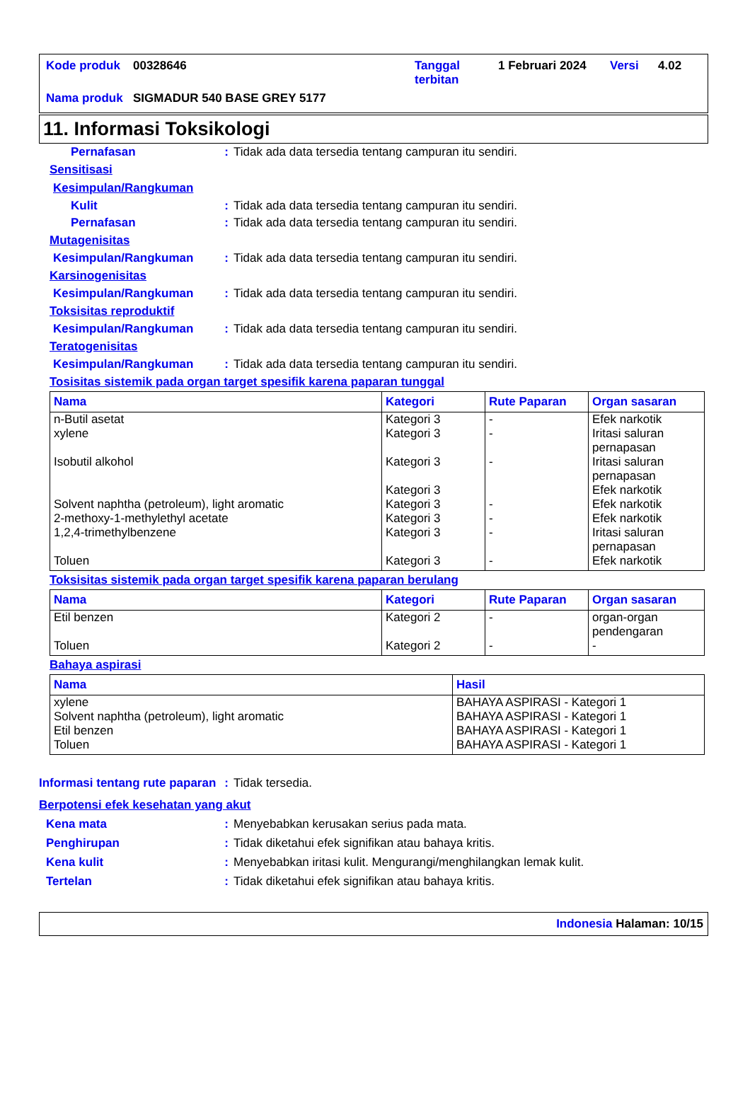| Kode produk | 00328646 | Tanggal terbitan | 1 Februari 2024 | Versi | 4.02 |
| Nama produk | SIGMADUR 540 BASE GREY 5177 | | | | |
11. Informasi Toksikologi
Pernafasan: Tidak ada data tersedia tentang campuran itu sendiri.
Sensitisasi
Kesimpulan/Rangkuman
Kulit: Tidak ada data tersedia tentang campuran itu sendiri.
Pernafasan: Tidak ada data tersedia tentang campuran itu sendiri.
Mutagenisitas
Kesimpulan/Rangkuman: Tidak ada data tersedia tentang campuran itu sendiri.
Karsinogenisitas
Kesimpulan/Rangkuman: Tidak ada data tersedia tentang campuran itu sendiri.
Toksisitas reproduktif
Kesimpulan/Rangkuman: Tidak ada data tersedia tentang campuran itu sendiri.
Teratogenisitas
Kesimpulan/Rangkuman: Tidak ada data tersedia tentang campuran itu sendiri.
Tosisitas sistemik pada organ target spesifik karena paparan tunggal
| Nama | Kategori | Rute Paparan | Organ sasaran |
| --- | --- | --- | --- |
| n-Butil asetat xylene Isobutil alkohol Solvent naphtha (petroleum), light aromatic 2-methoxy-1-methylethyl acetate 1,2,4-trimethylbenzene Toluen | Kategori 3 Kategori 3 Kategori 3 Kategori 3 Kategori 3 Kategori 3 Kategori 3 Kategori 3 | - - - - - - - | Efek narkotik Iritasi saluran pernapasan Iritasi saluran pernapasan Efek narkotik Efek narkotik Efek narkotik Iritasi saluran pernapasan Efek narkotik |
Toksisitas sistemik pada organ target spesifik karena paparan berulang
| Nama | Kategori | Rute Paparan | Organ sasaran |
| --- | --- | --- | --- |
| Etil benzen Toluen | Kategori 2 Kategori 2 | - - | organ-organ pendengaran - |
Bahaya aspirasi
| Nama | Hasil |
| --- | --- |
| xylene Solvent naphtha (petroleum), light aromatic Etil benzen Toluen | BAHAYA ASPIRASI - Kategori 1 BAHAYA ASPIRASI - Kategori 1 BAHAYA ASPIRASI - Kategori 1 BAHAYA ASPIRASI - Kategori 1 |
Informasi tentang rute paparan: Tidak tersedia.
Berpotensi efek kesehatan yang akut
Kena mata: Menyebabkan kerusakan serius pada mata.
Penghirupan: Tidak diketahui efek signifikan atau bahaya kritis.
Kena kulit: Menyebabkan iritasi kulit. Mengurangi/menghilangkan lemak kulit.
Tertelan: Tidak diketahui efek signifikan atau bahaya kritis.
Indonesia Halaman: 10/15